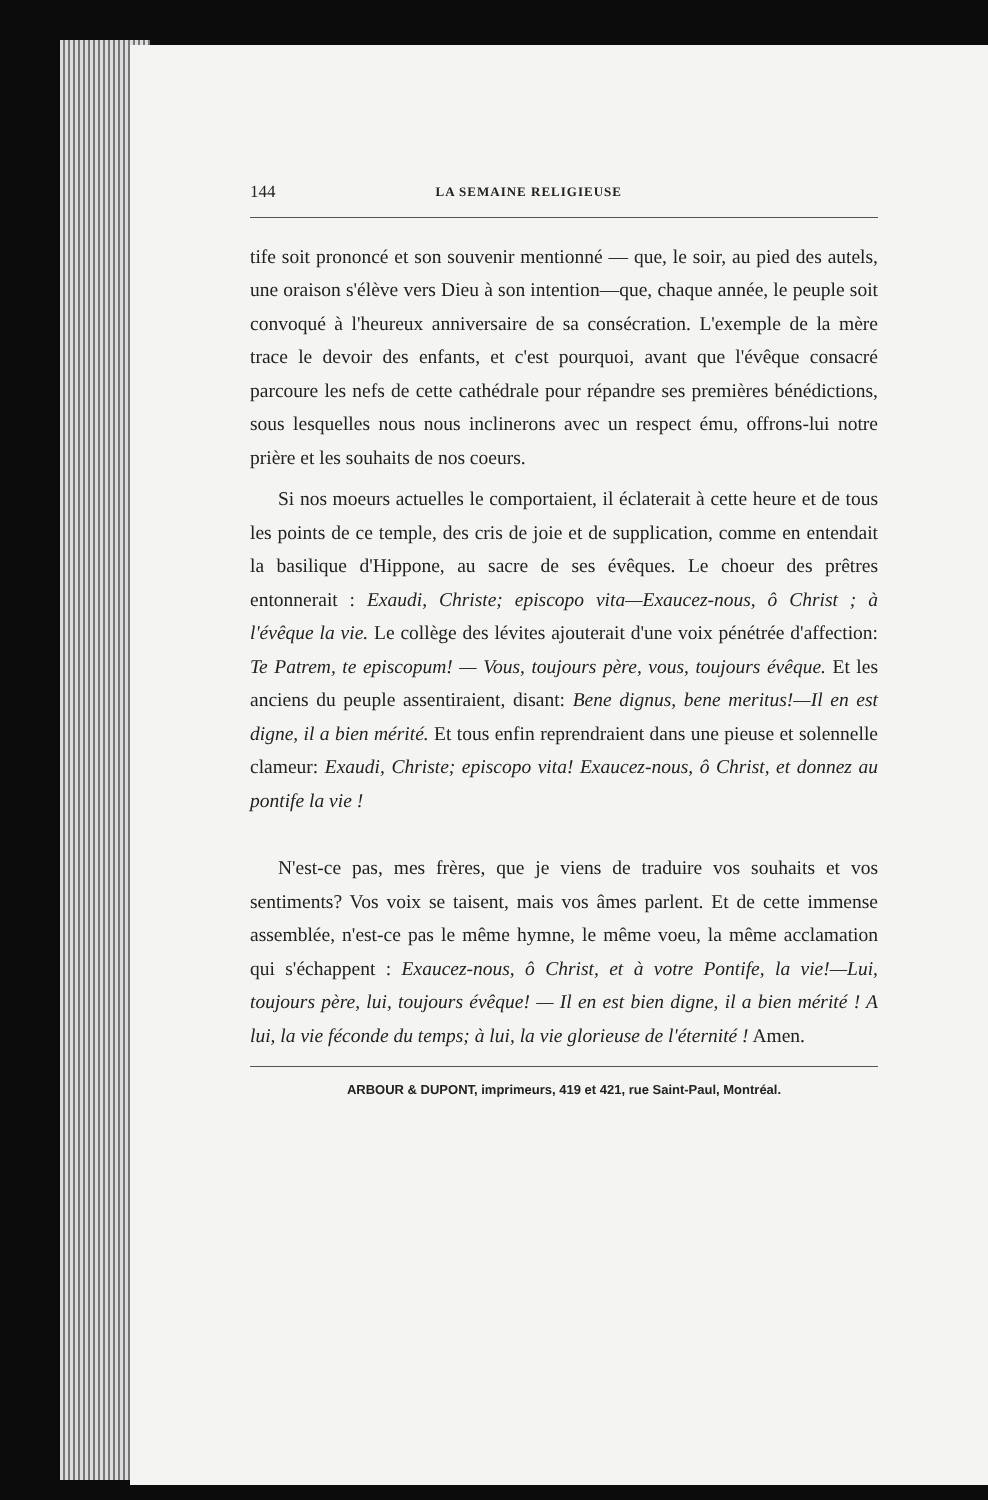144 LA SEMAINE RELIGIEUSE
tife soit prononcé et son souvenir mentionné — que, le soir, au pied des autels, une oraison s'élève vers Dieu à son intention—que, chaque année, le peuple soit convoqué à l'heureux anniversaire de sa consécration. L'exemple de la mère trace le devoir des enfants, et c'est pourquoi, avant que l'évêque consacré parcoure les nefs de cette cathédrale pour répandre ses premières bénédictions, sous lesquelles nous nous inclinerons avec un respect ému, offrons-lui notre prière et les souhaits de nos coeurs.
Si nos moeurs actuelles le comportaient, il éclaterait à cette heure et de tous les points de ce temple, des cris de joie et de supplication, comme en entendait la basilique d'Hippone, au sacre de ses évêques. Le choeur des prêtres entonnerait : Exaudi, Christe; episcopo vita—Exaucez-nous, ô Christ ; à l'évêque la vie. Le collège des lévites ajouterait d'une voix pénétrée d'affection: Te Patrem, te episcopum! — Vous, toujours père, vous, toujours évêque. Et les anciens du peuple assentiraient, disant: Bene dignus, bene meritus!—Il en est digne, il a bien mérité. Et tous enfin reprendraient dans une pieuse et solennelle clameur: Exaudi, Christe; episcopo vita! Exaucez-nous, ô Christ, et donnez au pontife la vie !
N'est-ce pas, mes frères, que je viens de traduire vos souhaits et vos sentiments? Vos voix se taisent, mais vos âmes parlent. Et de cette immense assemblée, n'est-ce pas le même hymne, le même voeu, la même acclamation qui s'échappent : Exaucez-nous, ô Christ, et à votre Pontife, la vie!—Lui, toujours père, lui, toujours évêque! — Il en est bien digne, il a bien mérité ! A lui, la vie féconde du temps; à lui, la vie glorieuse de l'éternité ! Amen.
ARBOUR & DUPONT, imprimeurs, 419 et 421, rue Saint-Paul, Montréal.